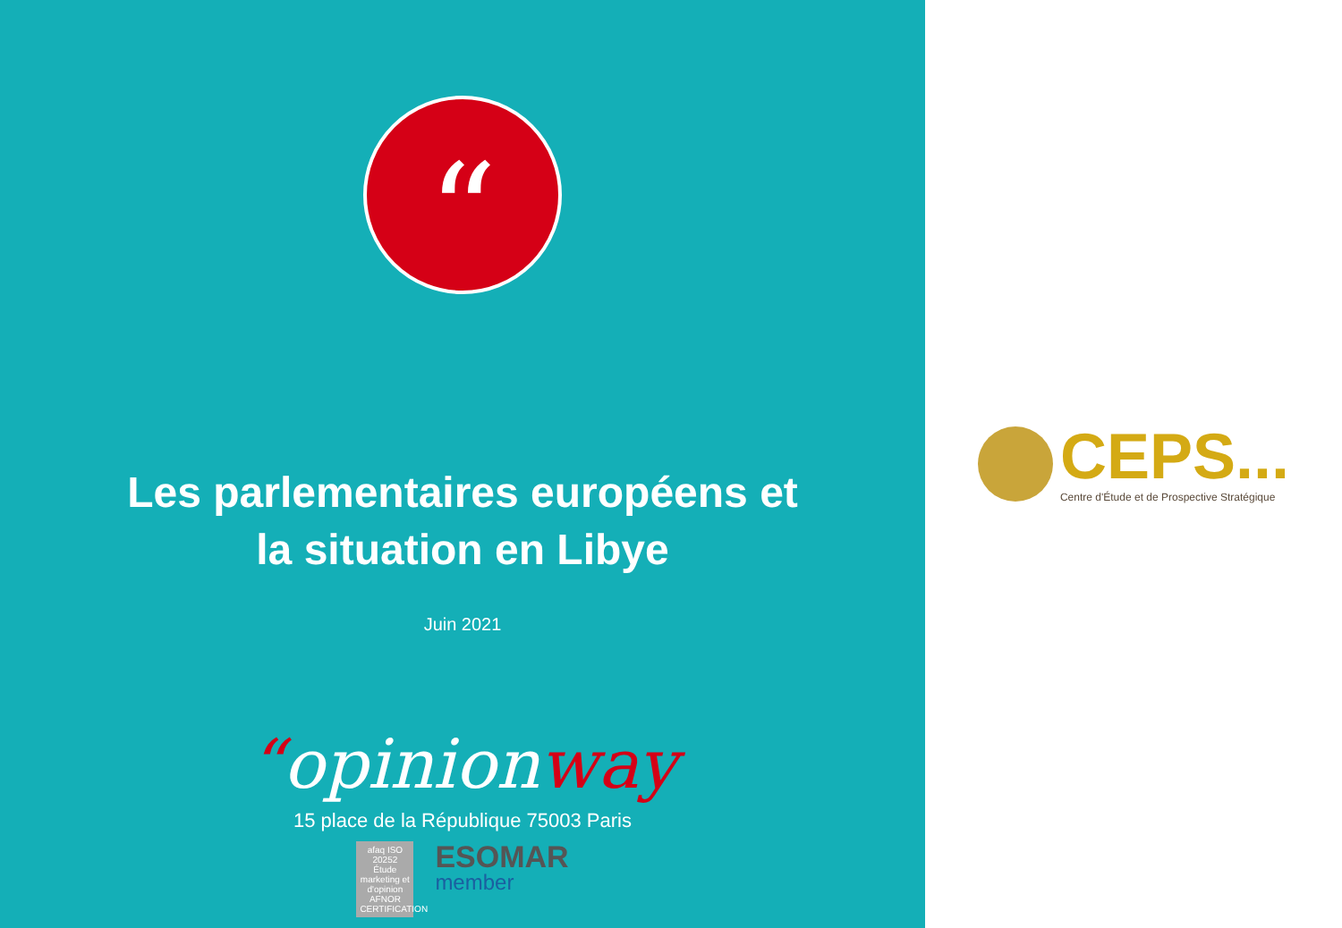“
Les parlementaires européens et
la situation en Libye
Juin 2021
“opinionway
15 place de la République 75003 Paris
afaq ISO 20252 Étude marketing et d'opinion AFNOR CERTIFICATION
ESOMAR
member
CEPS...
Centre d'Étude et de Prospective Stratégique